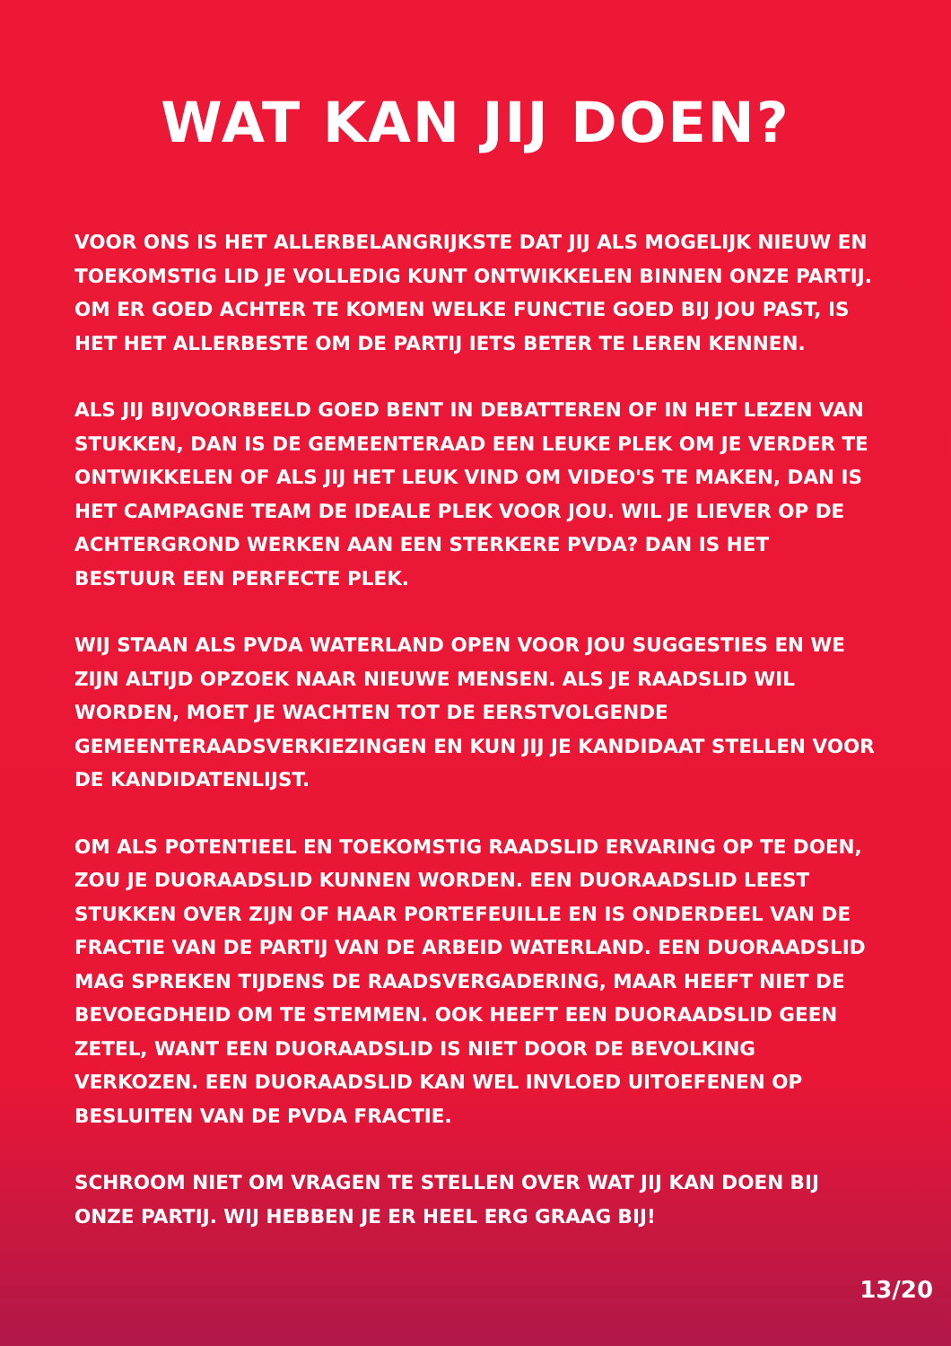WAT KAN JIJ DOEN?
VOOR ONS IS HET ALLERBELANGRIJKSTE DAT JIJ ALS MOGELIJK NIEUW EN TOEKOMSTIG LID JE VOLLEDIG KUNT ONTWIKKELEN BINNEN ONZE PARTIJ. OM ER GOED ACHTER TE KOMEN WELKE FUNCTIE GOED BIJ JOU PAST, IS HET HET ALLERBESTE OM DE PARTIJ IETS BETER TE LEREN KENNEN.
ALS JIJ BIJVOORBEELD GOED BENT IN DEBATTEREN OF IN HET LEZEN VAN STUKKEN, DAN IS DE GEMEENTERAAD EEN LEUKE PLEK OM JE VERDER TE ONTWIKKELEN OF ALS JIJ HET LEUK VIND OM VIDEO'S TE MAKEN, DAN IS HET CAMPAGNE TEAM DE IDEALE PLEK VOOR JOU. WIL JE LIEVER OP DE ACHTERGROND WERKEN AAN EEN STERKERE PVDA? DAN IS HET BESTUUR EEN PERFECTE PLEK.
WIJ STAAN ALS PVDA WATERLAND OPEN VOOR JOU SUGGESTIES EN WE ZIJN ALTIJD OPZOEK NAAR NIEUWE MENSEN. ALS JE RAADSLID WIL WORDEN, MOET JE WACHTEN TOT DE EERSTVOLGENDE GEMEENTERAADSVERKIEZINGEN EN KUN JIJ JE KANDIDAAT STELLEN VOOR DE KANDIDATENLIJST.
OM ALS POTENTIEEL EN TOEKOMSTIG RAADSLID ERVARING OP TE DOEN, ZOU JE DUORAADSLID KUNNEN WORDEN. EEN DUORAADSLID LEEST STUKKEN OVER ZIJN OF HAAR PORTEFEUILLE EN IS ONDERDEEL VAN DE FRACTIE VAN DE PARTIJ VAN DE ARBEID WATERLAND. EEN DUORAADSLID MAG SPREKEN TIJDENS DE RAADSVERGADERING, MAAR HEEFT NIET DE BEVOEGDHEID OM TE STEMMEN. OOK HEEFT EEN DUORAADSLID GEEN ZETEL, WANT EEN DUORAADSLID IS NIET DOOR DE BEVOLKING VERKOZEN. EEN DUORAADSLID KAN WEL INVLOED UITOEFENEN OP BESLUITEN VAN DE PVDA FRACTIE.
SCHROOM NIET OM VRAGEN TE STELLEN OVER WAT JIJ KAN DOEN BIJ ONZE PARTIJ. WIJ HEBBEN JE ER HEEL ERG GRAAG BIJ!
13/20